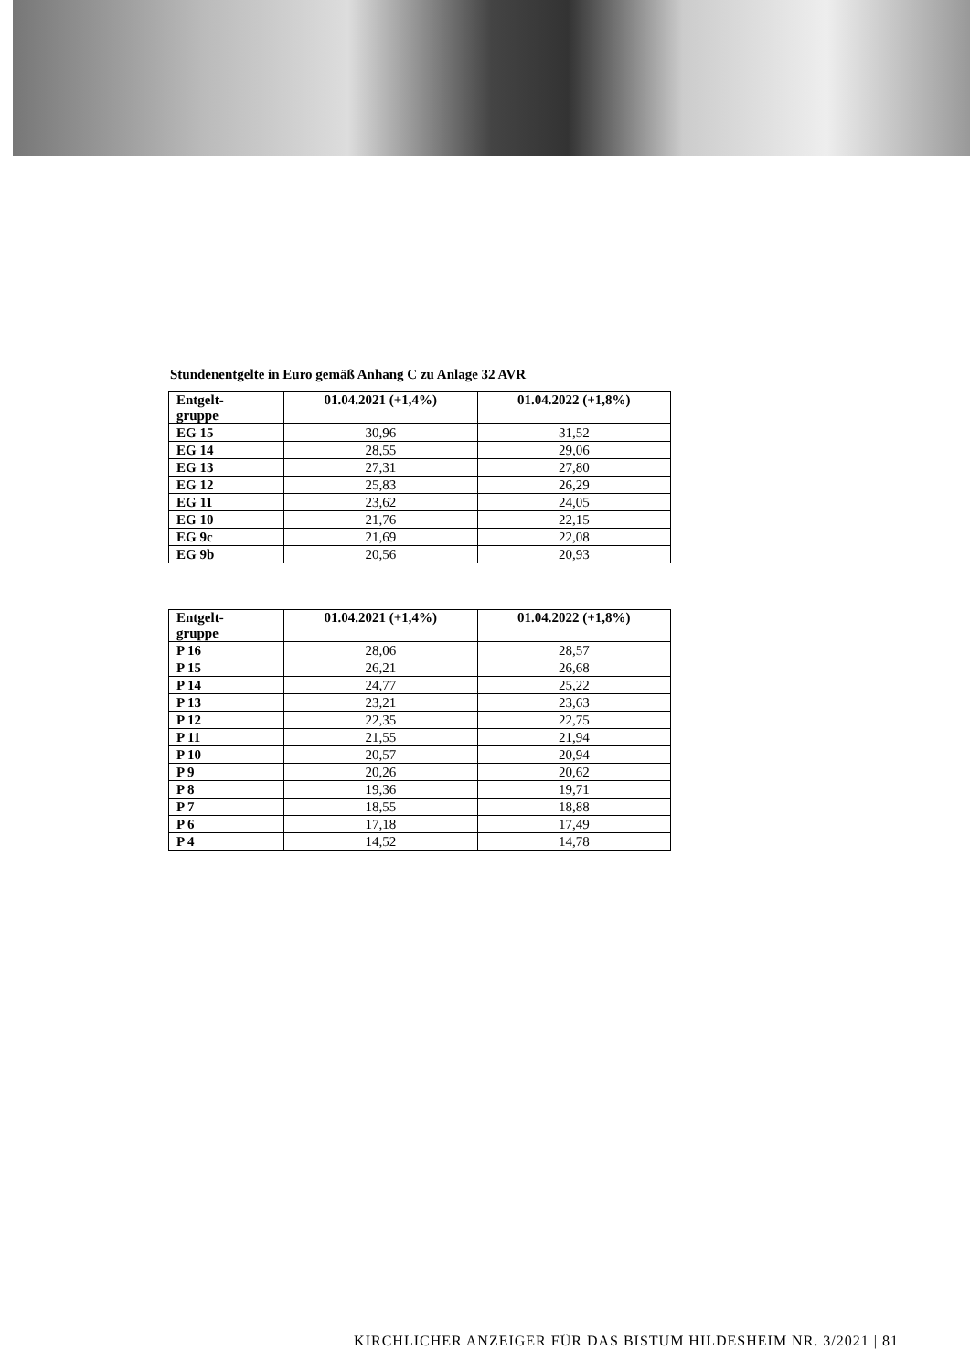Stundenentgelte in Euro gemäß Anhang C zu Anlage 32 AVR
| Entgelt- gruppe | 01.04.2021 (+1,4%) | 01.04.2022 (+1,8%) |
| --- | --- | --- |
| EG 15 | 30,96 | 31,52 |
| EG 14 | 28,55 | 29,06 |
| EG 13 | 27,31 | 27,80 |
| EG 12 | 25,83 | 26,29 |
| EG 11 | 23,62 | 24,05 |
| EG 10 | 21,76 | 22,15 |
| EG 9c | 21,69 | 22,08 |
| EG 9b | 20,56 | 20,93 |
| Entgelt- gruppe | 01.04.2021 (+1,4%) | 01.04.2022 (+1,8%) |
| --- | --- | --- |
| P 16 | 28,06 | 28,57 |
| P 15 | 26,21 | 26,68 |
| P 14 | 24,77 | 25,22 |
| P 13 | 23,21 | 23,63 |
| P 12 | 22,35 | 22,75 |
| P 11 | 21,55 | 21,94 |
| P 10 | 20,57 | 20,94 |
| P 9 | 20,26 | 20,62 |
| P 8 | 19,36 | 19,71 |
| P 7 | 18,55 | 18,88 |
| P 6 | 17,18 | 17,49 |
| P 4 | 14,52 | 14,78 |
KIRCHLICHER ANZEIGER FÜR DAS BISTUM HILDESHEIM NR. 3/2021 | 81